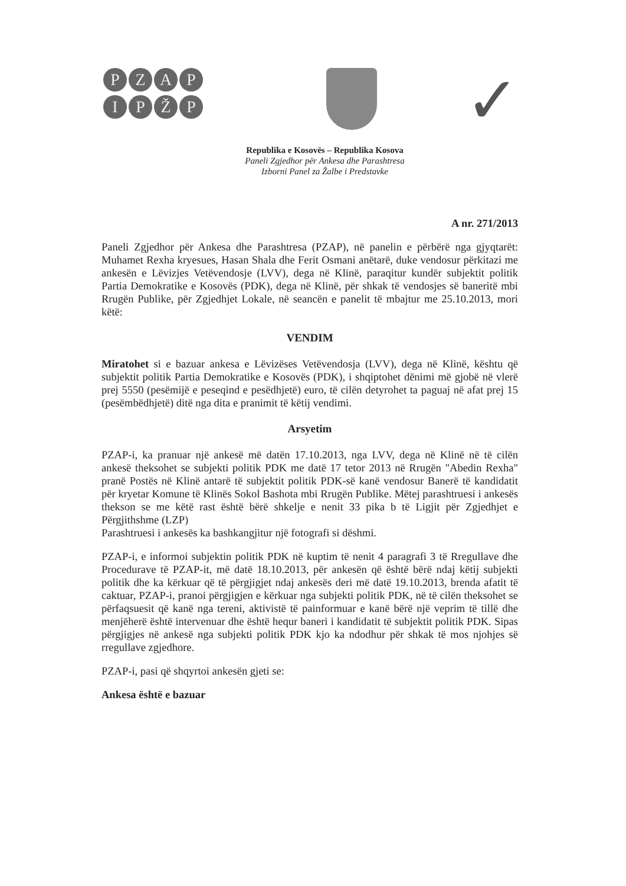PZAP
IPŽP
✓
Republika e Kosovës – Republika Kosova
Paneli Zgjedhor për Ankesa dhe Parashtresa
Izborni Panel za Žalbe i Predstavke
A nr. 271/2013
Paneli Zgjedhor për Ankesa dhe Parashtresa (PZAP), në panelin e përbërë nga gjyqtarët: Muhamet Rexha kryesues, Hasan Shala dhe Ferit Osmani anëtarë, duke vendosur përkitazi me ankesën e Lëvizjes Vetëvendosje (LVV), dega në Klinë, paraqitur kundër subjektit politik Partia Demokratike e Kosovës (PDK), dega në Klinë, për shkak të vendosjes së baneritë mbi Rrugën Publike, për Zgjedhjet Lokale, në seancën e panelit të mbajtur me 25.10.2013, mori këtë:
VENDIM
Miratohet si e bazuar ankesa e Lëvizëses Vetëvendosja (LVV), dega në Klinë, kështu që subjektit politik Partia Demokratike e Kosovës (PDK), i shqiptohet dënimi më gjobë në vlerë prej 5550 (pesëmijë e peseqind e pesëdhjetë) euro, të cilën detyrohet ta paguaj në afat prej 15 (pesëmbëdhjetë) ditë nga dita e pranimit të këtij vendimi.
Arsyetim
PZAP-i, ka pranuar një ankesë më datën 17.10.2013, nga LVV, dega në Klinë në të cilën ankesë theksohet se subjekti politik PDK me datë 17 tetor 2013 në Rrugën "Abedin Rexha" pranë Postës në Klinë antarë të subjektit politik PDK-së kanë vendosur Banerë të kandidatit për kryetar Komune të Klinës Sokol Bashota mbi Rrugën Publike. Mëtej parashtruesi i ankesës thekson se me këtë rast është bërë shkelje e nenit 33 pika b të Ligjit për Zgjedhjet e Përgjithshme (LZP)
Parashtruesi i ankesës ka bashkangjitur një fotografi si dëshmi.
PZAP-i, e informoi subjektin politik PDK në kuptim të nenit 4 paragrafi 3 të Rregullave dhe Procedurave të PZAP-it, më datë 18.10.2013, për ankesën që është bërë ndaj këtij subjekti politik dhe ka kërkuar që të përgjigjet ndaj ankesës deri më datë 19.10.2013, brenda afatit të caktuar, PZAP-i, pranoi përgjigjen e kërkuar nga subjekti politik PDK, në të cilën theksohet se përfaqsuesit që kanë nga tereni, aktivistë të painformuar e kanë bërë një veprim të tillë dhe menjëherë është intervenuar dhe është hequr baneri i kandidatit të subjektit politik PDK. Sipas përgjigjes në ankesë nga subjekti politik PDK kjo ka ndodhur për shkak të mos njohjes së rregullave zgjedhore.
PZAP-i, pasi që shqyrtoi ankesën gjeti se:
Ankesa është e bazuar